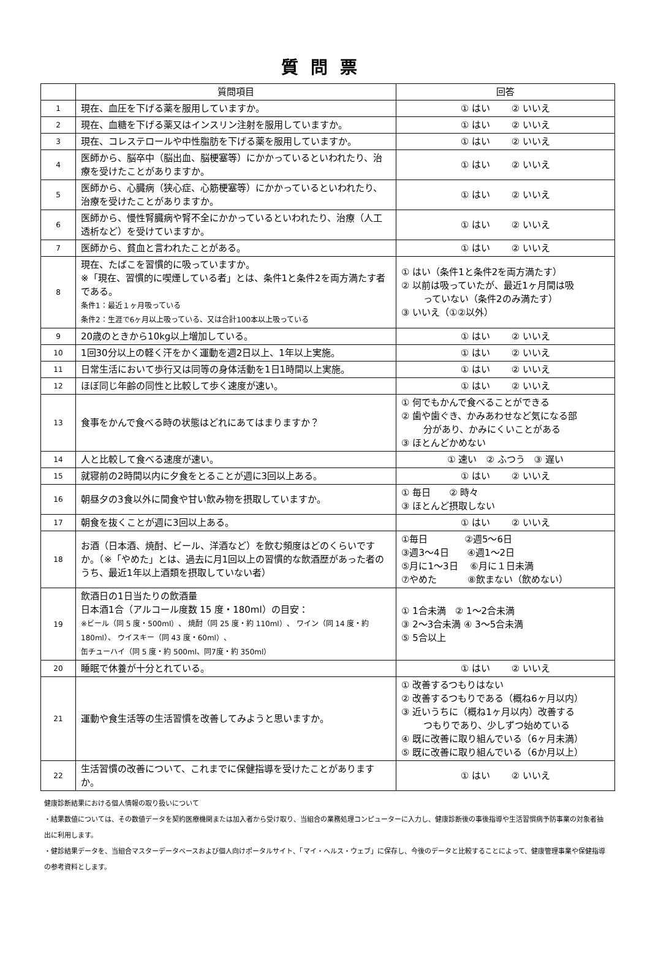質問票
| | 質問項目 | 回答 |
| --- | --- | --- |
| 1 | 現在、血圧を下げる薬を服用していますか。 | ① はい ② いいえ |
| 2 | 現在、血糖を下げる薬又はインスリン注射を服用していますか。 | ① はい ② いいえ |
| 3 | 現在、コレステロールや中性脂肪を下げる薬を服用していますか。 | ① はい ② いいえ |
| 4 | 医師から、脳卒中（脳出血、脳梗塞等）にかかっているといわれたり、治療を受けたことがありますか。 | ① はい ② いいえ |
| 5 | 医師から、心臓病（狭心症、心筋梗塞等）にかかっているといわれたり、治療を受けたことがありますか。 | ① はい ② いいえ |
| 6 | 医師から、慢性腎臓病や腎不全にかかっているといわれたり、治療（人工透析など）を受けていますか。 | ① はい ② いいえ |
| 7 | 医師から、貧血と言われたことがある。 | ① はい ② いいえ |
| 8 | 現在、たばこを習慣的に吸っていますか。 ※「現在、習慣的に喫煙している者」とは、条件1と条件2を両方満たす者である。 条件1：最近１ヶ月吸っている 条件2：生涯で6ヶ月以上吸っている、又は合計100本以上吸っている | ① はい（条件1と条件2を両方満たす） ② 以前は吸っていたが、最近1ヶ月間は吸 っていない（条件2のみ満たす） ③ いいえ（①②以外） |
| 9 | 20歳のときから10kg以上増加している。 | ① はい ② いいえ |
| 10 | 1回30分以上の軽く汗をかく運動を週2日以上、1年以上実施。 | ① はい ② いいえ |
| 11 | 日常生活において歩行又は同等の身体活動を1日1時間以上実施。 | ① はい ② いいえ |
| 12 | ほぼ同じ年齢の同性と比較して歩く速度が速い。 | ① はい ② いいえ |
| 13 | 食事をかんで食べる時の状態はどれにあてはまりますか？ | ① 何でもかんで食べることができる ② 歯や歯ぐき、かみあわせなど気になる部 分があり、かみにくいことがある ③ ほとんどかめない |
| 14 | 人と比較して食べる速度が速い。 | ① 速い ② ふつう ③ 遅い |
| 15 | 就寝前の2時間以内に夕食をとることが週に3回以上ある。 | ① はい ② いいえ |
| 16 | 朝昼夕の3食以外に間食や甘い飲み物を摂取していますか。 | ① 毎日 ② 時々 ③ ほとんど摂取しない |
| 17 | 朝食を抜くことが週に3回以上ある。 | ① はい ② いいえ |
| 18 | お酒（日本酒、焼酎、ビール、洋酒など）を飲む頻度はどのくらいですか。（※「やめた」とは、過去に月1回以上の習慣的な飲酒歴があった者のうち、最近1年以上酒類を摂取していない者） | ①毎日 ②週5～6日 ③週3～4日 ④週1～2日 ⑤月に1～3日 ⑥月に１日未満 ⑦やめた ⑧飲まない（飲めない） |
| 19 | 飲酒日の1日当たりの飲酒量 日本酒1合（アルコール度数 15 度・180ml）の目安： ※ビール（同 5 度・500ml）、 焼酎（同 25 度・約 110ml）、 ワイン（同 14 度・約 180ml）、 ウイスキー（同 43 度・60ml）、 缶チューハイ（同 5 度・約 500ml、同7度・約 350ml） | ① 1合未満 ② 1～2合未満 ③ 2～3合未満 ④ 3～5合未満 ⑤ 5合以上 |
| 20 | 睡眠で休養が十分とれている。 | ① はい ② いいえ |
| 21 | 運動や食生活等の生活習慣を改善してみようと思いますか。 | ① 改善するつもりはない ② 改善するつもりである（概ね6ヶ月以内） ③ 近いうちに（概ね1ヶ月以内）改善する つもりであり、少しずつ始めている ④ 既に改善に取り組んでいる（6ヶ月未満） ⑤ 既に改善に取り組んでいる（6か月以上） |
| 22 | 生活習慣の改善について、これまでに保健指導を受けたことがありますか。 | ① はい ② いいえ |
健康診断結果における個人情報の取り扱いについて
・結果数値については、その数値データを契約医療機関または加入者から受け取り、当組合の業務処理コンピューターに入力し、健康診断後の事後指導や生活習慣病予防事業の対象者抽出に利用します。
・健診結果データを、当組合マスターデータベースおよび個人向けポータルサイト、「マイ・ヘルス・ウェブ」に保存し、今後のデータと比較することによって、健康管理事業や保健指導の参考資料とします。